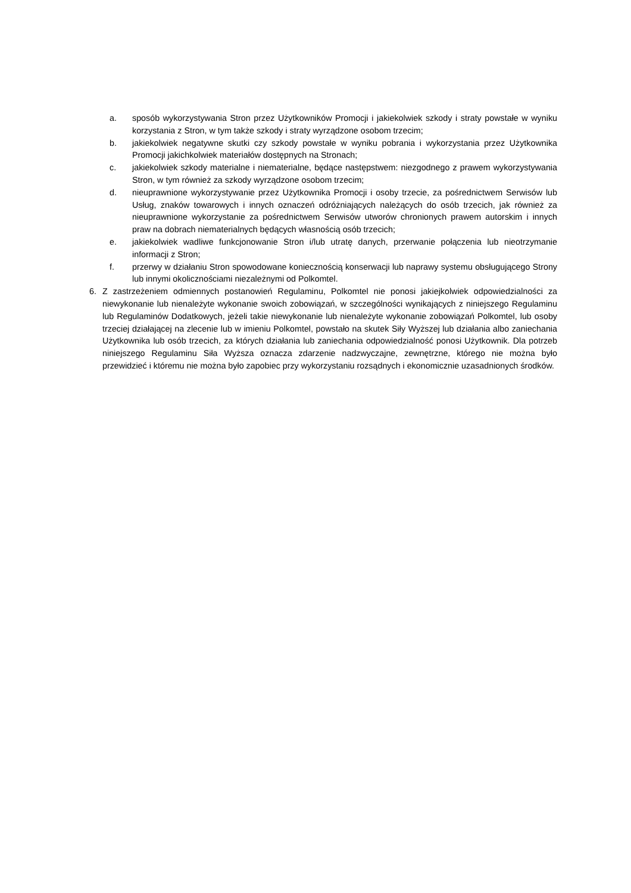a. sposób wykorzystywania Stron przez Użytkowników Promocji i jakiekolwiek szkody i straty powstałe w wyniku korzystania z Stron, w tym także szkody i straty wyrządzone osobom trzecim;
b. jakiekolwiek negatywne skutki czy szkody powstałe w wyniku pobrania i wykorzystania przez Użytkownika Promocji jakichkolwiek materiałów dostępnych na Stronach;
c. jakiekolwiek szkody materialne i niematerialne, będące następstwem: niezgodnego z prawem wykorzystywania Stron, w tym również za szkody wyrządzone osobom trzecim;
d. nieuprawnione wykorzystywanie przez Użytkownika Promocji i osoby trzecie, za pośrednictwem Serwisów lub Usług, znaków towarowych i innych oznaczeń odróżniających należących do osób trzecich, jak również za nieuprawnione wykorzystanie za pośrednictwem Serwisów utworów chronionych prawem autorskim i innych praw na dobrach niematerialnych będących własnością osób trzecich;
e. jakiekolwiek wadliwe funkcjonowanie Stron i/lub utratę danych, przerwanie połączenia lub nieotrzymanie informacji z Stron;
f. przerwy w działaniu Stron spowodowane koniecznością konserwacji lub naprawy systemu obsługującego Strony lub innymi okolicznościami niezależnymi od Polkomtel.
6. Z zastrzeżeniem odmiennych postanowień Regulaminu, Polkomtel nie ponosi jakiejkolwiek odpowiedzialności za niewykonanie lub nienależyte wykonanie swoich zobowiązań, w szczególności wynikających z niniejszego Regulaminu lub Regulaminów Dodatkowych, jeżeli takie niewykonanie lub nienależyte wykonanie zobowiązań Polkomtel, lub osoby trzeciej działającej na zlecenie lub w imieniu Polkomtel, powstało na skutek Siły Wyższej lub działania albo zaniechania Użytkownika lub osób trzecich, za których działania lub zaniechania odpowiedzialność ponosi Użytkownik. Dla potrzeb niniejszego Regulaminu Siła Wyższa oznacza zdarzenie nadzwyczajne, zewnętrzne, którego nie można było przewidzieć i któremu nie można było zapobiec przy wykorzystaniu rozsądnych i ekonomicznie uzasadnionych środków.